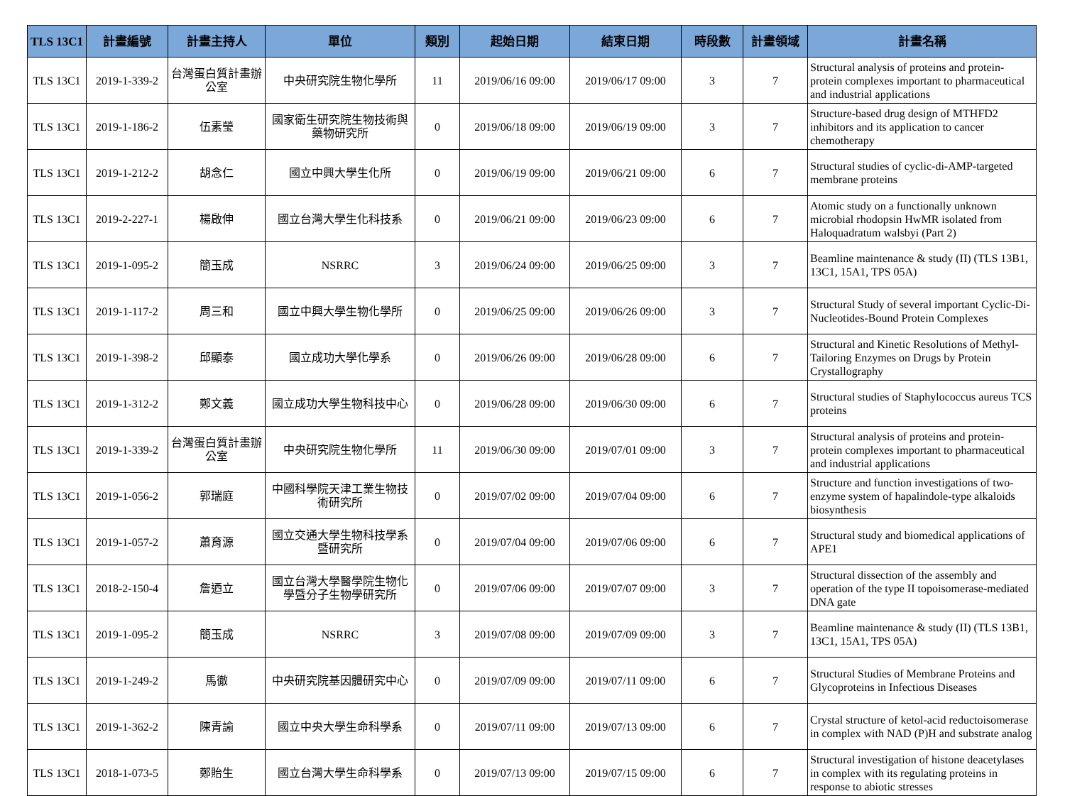| TLS 13C1 | 計畫編號 | 計畫主持人 | 單位 | 類別 | 起始日期 | 結束日期 | 時段數 | 計畫領域 | 計畫名稱 |
| --- | --- | --- | --- | --- | --- | --- | --- | --- | --- |
| TLS 13C1 | 2019-1-339-2 | 台灣蛋白質計畫辦公室 | 中央研究院生物化學所 | 11 | 2019/06/16 09:00 | 2019/06/17 09:00 | 3 | 7 | Structural analysis of proteins and protein-protein complexes important to pharmaceutical and industrial applications |
| TLS 13C1 | 2019-1-186-2 | 伍素瑩 | 國家衛生研究院生物技術與藥物研究所 | 0 | 2019/06/18 09:00 | 2019/06/19 09:00 | 3 | 7 | Structure-based drug design of MTHFD2 inhibitors and its application to cancer chemotherapy |
| TLS 13C1 | 2019-1-212-2 | 胡念仁 | 國立中興大學生化所 | 0 | 2019/06/19 09:00 | 2019/06/21 09:00 | 6 | 7 | Structural studies of cyclic-di-AMP-targeted membrane proteins |
| TLS 13C1 | 2019-2-227-1 | 楊啟伸 | 國立台灣大學生化科技系 | 0 | 2019/06/21 09:00 | 2019/06/23 09:00 | 6 | 7 | Atomic study on a functionally unknown microbial rhodopsin HwMR isolated from Haloquadratum walsbyi (Part 2) |
| TLS 13C1 | 2019-1-095-2 | 簡玉成 | NSRRC | 3 | 2019/06/24 09:00 | 2019/06/25 09:00 | 3 | 7 | Beamline maintenance & study (II) (TLS 13B1, 13C1, 15A1, TPS 05A) |
| TLS 13C1 | 2019-1-117-2 | 周三和 | 國立中興大學生物化學所 | 0 | 2019/06/25 09:00 | 2019/06/26 09:00 | 3 | 7 | Structural Study of several important Cyclic-Di-Nucleotides-Bound Protein Complexes |
| TLS 13C1 | 2019-1-398-2 | 邱顯泰 | 國立成功大學化學系 | 0 | 2019/06/26 09:00 | 2019/06/28 09:00 | 6 | 7 | Structural and Kinetic Resolutions of Methyl-Tailoring Enzymes on Drugs by Protein Crystallography |
| TLS 13C1 | 2019-1-312-2 | 鄭文義 | 國立成功大學生物科技中心 | 0 | 2019/06/28 09:00 | 2019/06/30 09:00 | 6 | 7 | Structural studies of Staphylococcus aureus TCS proteins |
| TLS 13C1 | 2019-1-339-2 | 台灣蛋白質計畫辦公室 | 中央研究院生物化學所 | 11 | 2019/06/30 09:00 | 2019/07/01 09:00 | 3 | 7 | Structural analysis of proteins and protein-protein complexes important to pharmaceutical and industrial applications |
| TLS 13C1 | 2019-1-056-2 | 郭瑞庭 | 中國科學院天津工業生物技術研究所 | 0 | 2019/07/02 09:00 | 2019/07/04 09:00 | 6 | 7 | Structure and function investigations of two-enzyme system of hapalindole-type alkaloids biosynthesis |
| TLS 13C1 | 2019-1-057-2 | 蕭育源 | 國立交通大學生物科技學系暨研究所 | 0 | 2019/07/04 09:00 | 2019/07/06 09:00 | 6 | 7 | Structural study and biomedical applications of APE1 |
| TLS 13C1 | 2018-2-150-4 | 詹迺立 | 國立台灣大學醫學院生物化學暨分子生物學研究所 | 0 | 2019/07/06 09:00 | 2019/07/07 09:00 | 3 | 7 | Structural dissection of the assembly and operation of the type II topoisomerase-mediated DNA gate |
| TLS 13C1 | 2019-1-095-2 | 簡玉成 | NSRRC | 3 | 2019/07/08 09:00 | 2019/07/09 09:00 | 3 | 7 | Beamline maintenance & study (II) (TLS 13B1, 13C1, 15A1, TPS 05A) |
| TLS 13C1 | 2019-1-249-2 | 馬徹 | 中央研究院基因體研究中心 | 0 | 2019/07/09 09:00 | 2019/07/11 09:00 | 6 | 7 | Structural Studies of Membrane Proteins and Glycoproteins in Infectious Diseases |
| TLS 13C1 | 2019-1-362-2 | 陳青諭 | 國立中央大學生命科學系 | 0 | 2019/07/11 09:00 | 2019/07/13 09:00 | 6 | 7 | Crystal structure of ketol-acid reductoisomerase in complex with NAD (P)H and substrate analog |
| TLS 13C1 | 2018-1-073-5 | 鄭貽生 | 國立台灣大學生命科學系 | 0 | 2019/07/13 09:00 | 2019/07/15 09:00 | 6 | 7 | Structural investigation of histone deacetylases in complex with its regulating proteins in response to abiotic stresses |